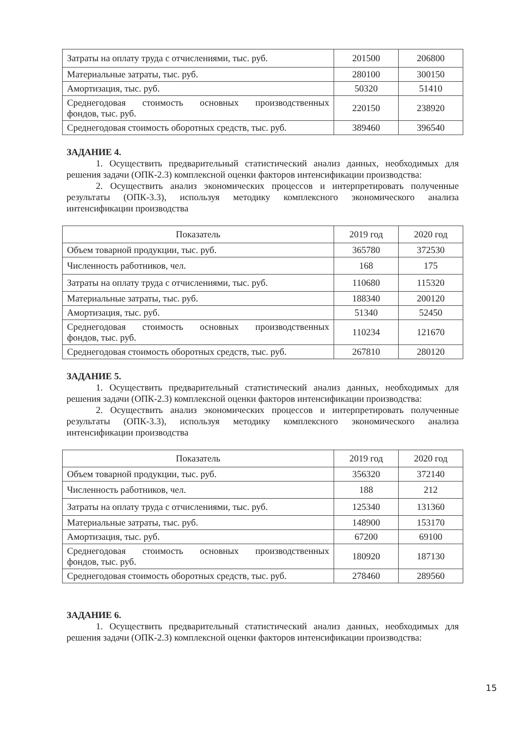| Затраты на оплату труда с отчислениями, тыс. руб. | 201500 | 206800 |
| Материальные затраты, тыс. руб. | 280100 | 300150 |
| Амортизация, тыс. руб. | 50320 | 51410 |
| Среднегодовая стоимость основных производственных фондов, тыс. руб. | 220150 | 238920 |
| Среднегодовая стоимость оборотных средств, тыс. руб. | 389460 | 396540 |
ЗАДАНИЕ 4.
1. Осуществить предварительный статистический анализ данных, необходимых для решения задачи (ОПК-2.3) комплексной оценки факторов интенсификации производства:
2. Осуществить анализ экономических процессов и интерпретировать полученные результаты (ОПК-3.3), используя методику комплексного экономического анализа интенсификации производства
| Показатель | 2019 год | 2020 год |
| Объем товарной продукции, тыс. руб. | 365780 | 372530 |
| Численность работников, чел. | 168 | 175 |
| Затраты на оплату труда с отчислениями, тыс. руб. | 110680 | 115320 |
| Материальные затраты, тыс. руб. | 188340 | 200120 |
| Амортизация, тыс. руб. | 51340 | 52450 |
| Среднегодовая стоимость основных производственных фондов, тыс. руб. | 110234 | 121670 |
| Среднегодовая стоимость оборотных средств, тыс. руб. | 267810 | 280120 |
ЗАДАНИЕ 5.
1. Осуществить предварительный статистический анализ данных, необходимых для решения задачи (ОПК-2.3) комплексной оценки факторов интенсификации производства:
2. Осуществить анализ экономических процессов и интерпретировать полученные результаты (ОПК-3.3), используя методику комплексного экономического анализа интенсификации производства
| Показатель | 2019 год | 2020 год |
| Объем товарной продукции, тыс. руб. | 356320 | 372140 |
| Численность работников, чел. | 188 | 212 |
| Затраты на оплату труда с отчислениями, тыс. руб. | 125340 | 131360 |
| Материальные затраты, тыс. руб. | 148900 | 153170 |
| Амортизация, тыс. руб. | 67200 | 69100 |
| Среднегодовая стоимость основных производственных фондов, тыс. руб. | 180920 | 187130 |
| Среднегодовая стоимость оборотных средств, тыс. руб. | 278460 | 289560 |
ЗАДАНИЕ 6.
1. Осуществить предварительный статистический анализ данных, необходимых для решения задачи (ОПК-2.3) комплексной оценки факторов интенсификации производства:
15